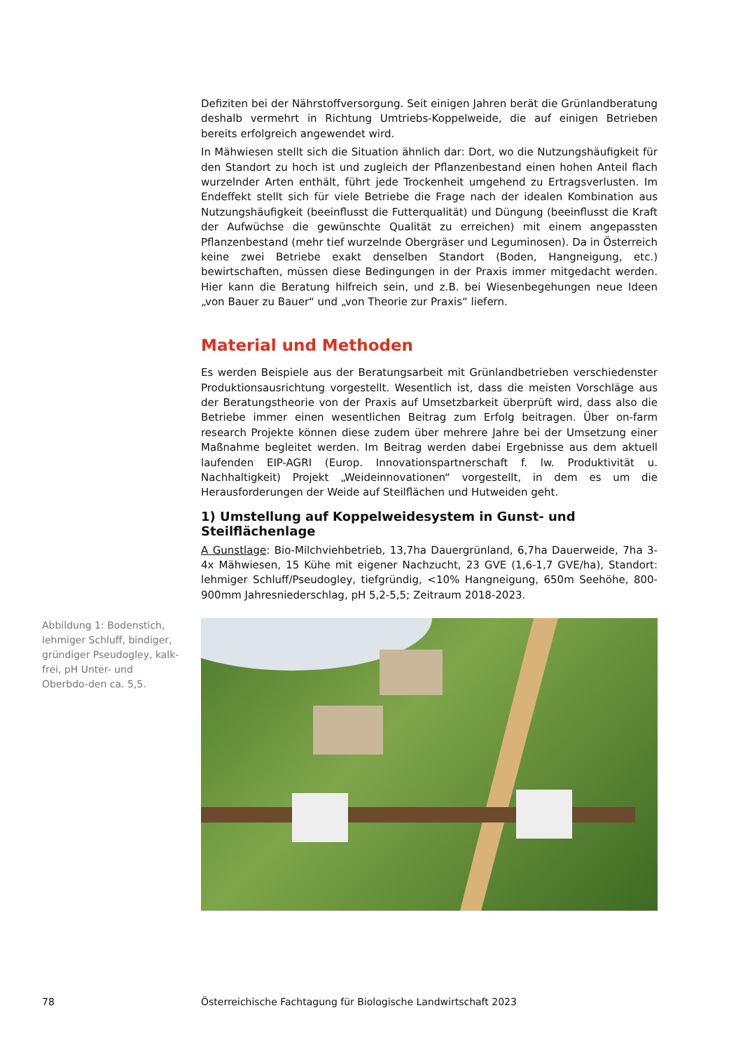Defiziten bei der Nährstoffversorgung. Seit einigen Jahren berät die Grünlandberatung deshalb vermehrt in Richtung Umtriebs-Koppelweide, die auf einigen Betrieben bereits erfolgreich angewendet wird.
In Mähwiesen stellt sich die Situation ähnlich dar: Dort, wo die Nutzungshäufigkeit für den Standort zu hoch ist und zugleich der Pflanzenbestand einen hohen Anteil flach wurzelnder Arten enthält, führt jede Trockenheit umgehend zu Ertragsverlusten. Im Endeffekt stellt sich für viele Betriebe die Frage nach der idealen Kombination aus Nutzungshäufigkeit (beeinflusst die Futterqualität) und Düngung (beeinflusst die Kraft der Aufwüchse die gewünschte Qualität zu erreichen) mit einem angepassten Pflanzenbestand (mehr tief wurzelnde Obergräser und Leguminosen). Da in Österreich keine zwei Betriebe exakt denselben Standort (Boden, Hangneigung, etc.) bewirtschaften, müssen diese Bedingungen in der Praxis immer mitgedacht werden. Hier kann die Beratung hilfreich sein, und z.B. bei Wiesenbegehungen neue Ideen „von Bauer zu Bauer“ und „von Theorie zur Praxis“ liefern.
Material und Methoden
Es werden Beispiele aus der Beratungsarbeit mit Grünlandbetrieben verschiedenster Produktionsausrichtung vorgestellt. Wesentlich ist, dass die meisten Vorschläge aus der Beratungstheorie von der Praxis auf Umsetzbarkeit überprüft wird, dass also die Betriebe immer einen wesentlichen Beitrag zum Erfolg beitragen. Über on-farm research Projekte können diese zudem über mehrere Jahre bei der Umsetzung einer Maßnahme begleitet werden. Im Beitrag werden dabei Ergebnisse aus dem aktuell laufenden EIP-AGRI (Europ. Innovationspartnerschaft f. lw. Produktivität u. Nachhaltigkeit) Projekt „Weideinnovationen“ vorgestellt, in dem es um die Herausforderungen der Weide auf Steilflächen und Hutweiden geht.
1) Umstellung auf Koppelweidesystem in Gunst- und Steilflächenlage
A Gunstlage: Bio-Milchviehbetrieb, 13,7ha Dauergrünland, 6,7ha Dauerweide, 7ha 3-4x Mähwiesen, 15 Kühe mit eigener Nachzucht, 23 GVE (1,6-1,7 GVE/ha), Standort: lehmiger Schluff/Pseudogley, tiefgründig, <10% Hangneigung, 650m Seehöhe, 800-900mm Jahresniederschlag, pH 5,2-5,5; Zeitraum 2018-2023.
Abbildung 1: Bodenstich, lehmiger Schluff, bindiger, gründiger Pseudogley, kalk-frei, pH Unter- und Oberbdo-den ca. 5,5.
78 Österreichische Fachtagung für Biologische Landwirtschaft 2023